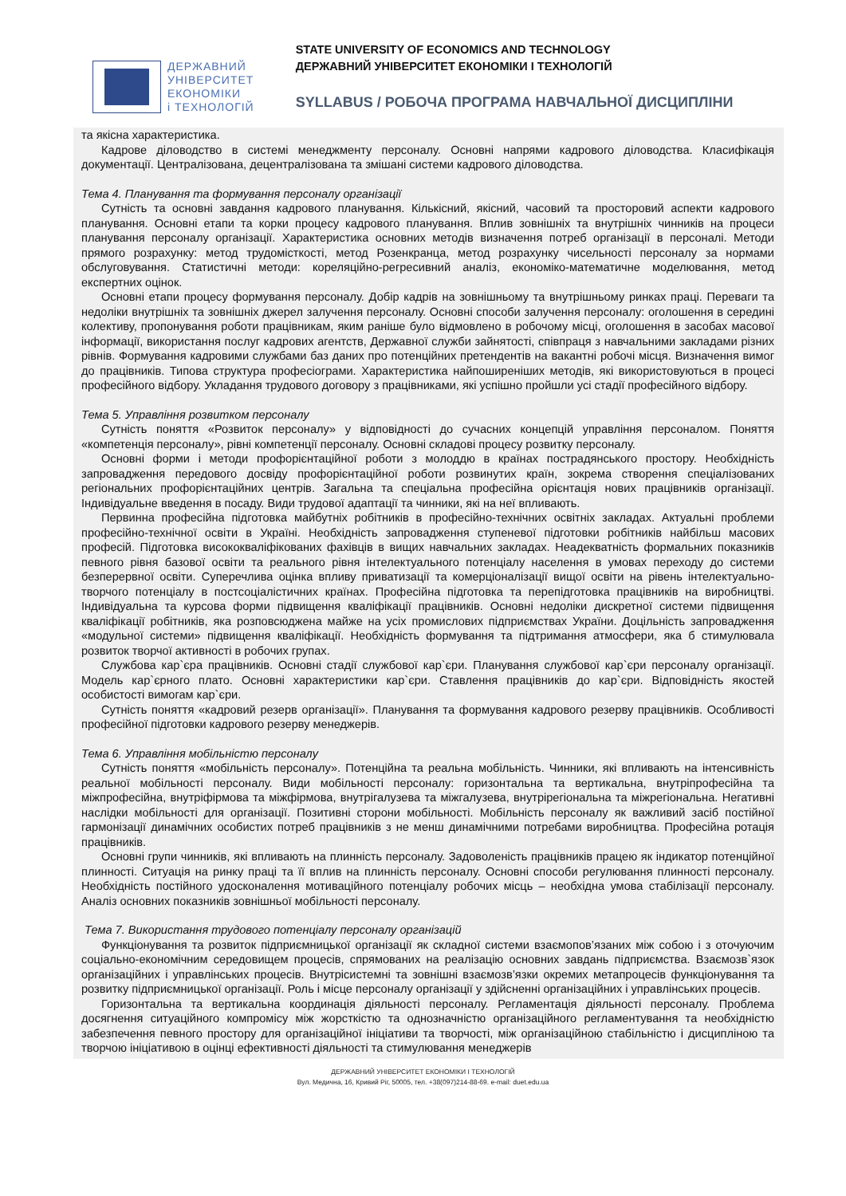ДЕРЖАВНИЙ
УНІВЕРСИТЕТ
ЕКОНОМІКИ
і ТЕХНОЛОГІЙ
STATE UNIVERSITY OF ECONOMICS AND TECHNOLOGY
ДЕРЖАВНИЙ УНІВЕРСИТЕТ ЕКОНОМІКИ І ТЕХНОЛОГІЙ
SYLLABUS / РОБОЧА ПРОГРАМА НАВЧАЛЬНОЇ ДИСЦИПЛІНИ
та якісна характеристика.
Кадрове діловодство в системі менеджменту персоналу. Основні напрями кадрового діловодства. Класифікація документації. Централізована, децентралізована та змішані системи кадрового діловодства.
Тема 4. Планування та формування персоналу організації
Сутність та основні завдання кадрового планування. Кількісний, якісний, часовий та просторовий аспекти кадрового планування. Основні етапи та корки процесу кадрового планування. Вплив зовнішніх та внутрішніх чинників на процеси планування персоналу організації. Характеристика основних методів визначення потреб організації в персоналі. Методи прямого розрахунку: метод трудомісткості, метод Розенкранца, метод розрахунку чисельності персоналу за нормами обслуговування. Статистичні методи: кореляційно-регресивний аналіз, економіко-математичне моделювання, метод експертних оцінок.
Основні етапи процесу формування персоналу. Добір кадрів на зовнішньому та внутрішньому ринках праці. Переваги та недоліки внутрішніх та зовнішніх джерел залучення персоналу. Основні способи залучення персоналу: оголошення в середині колективу, пропонування роботи працівникам, яким раніше було відмовлено в робочому місці, оголошення в засобах масової інформації, використання послуг кадрових агентств, Державної служби зайнятості, співпраця з навчальними закладами різних рівнів. Формування кадровими службами баз даних про потенційних претендентів на вакантні робочі місця. Визначення вимог до працівників. Типова структура професіограми. Характеристика найпоширеніших методів, які використовуються в процесі професійного відбору. Укладання трудового договору з працівниками, які успішно пройшли усі стадії професійного відбору.
Тема 5. Управління розвитком персоналу
Сутність поняття «Розвиток персоналу» у відповідності до сучасних концепцій управління персоналом. Поняття «компетенція персоналу», рівні компетенції персоналу. Основні складові процесу розвитку персоналу.
Основні форми і методи профорієнтаційної роботи з молоддю в країнах пострадянського простору. Необхідність запровадження передового досвіду профорієнтаційної роботи розвинутих країн, зокрема створення спеціалізованих регіональних профорієнтаційних центрів. Загальна та спеціальна професійна орієнтація нових працівників організації. Індивідуальне введення в посаду. Види трудової адаптації та чинники, які на неї впливають.
Первинна професійна підготовка майбутніх робітників в професійно-технічних освітніх закладах. Актуальні проблеми професійно-технічної освіти в Україні. Необхідність запровадження ступеневої підготовки робітників найбільш масових професій. Підготовка висококваліфікованих фахівців в вищих навчальних закладах. Неадекватність формальних показників певного рівня базової освіти та реального рівня інтелектуального потенціалу населення в умовах переходу до системи безперервної освіти. Суперечлива оцінка впливу приватизації та комерціоналізації вищої освіти на рівень інтелектуально-творчого потенціалу в постсоціалістичних країнах. Професійна підготовка та перепідготовка працівників на виробництві. Індивідуальна та курсова форми підвищення кваліфікації працівників. Основні недоліки дискретної системи підвищення кваліфікації робітників, яка розповсюджена майже на усіх промислових підприємствах України. Доцільність запровадження «модульної системи» підвищення кваліфікації. Необхідність формування та підтримання атмосфери, яка б стимулювала розвиток творчої активності в робочих групах.
Службова кар`єра працівників. Основні стадії службової кар`єри. Планування службової кар`єри персоналу організації. Модель кар`єрного плато. Основні характеристики кар`єри. Ставлення працівників до кар`єри. Відповідність якостей особистості вимогам кар`єри.
Сутність поняття «кадровий резерв організації». Планування та формування кадрового резерву працівників. Особливості професійної підготовки кадрового резерву менеджерів.
Тема 6. Управління мобільністю персоналу
Сутність поняття «мобільність персоналу». Потенційна та реальна мобільність. Чинники, які впливають на інтенсивність реальної мобільності персоналу. Види мобільності персоналу: горизонтальна та вертикальна, внутріпрофесійна та міжпрофесійна, внутріфірмова та міжфірмова, внутрігалузева та міжгалузева, внутрірегіональна та міжрегіональна. Негативні наслідки мобільності для організації. Позитивні сторони мобільності. Мобільність персоналу як важливий засіб постійної гармонізації динамічних особистих потреб працівників з не менш динамічними потребами виробництва. Професійна ротація працівників.
Основні групи чинників, які впливають на плинність персоналу. Задоволеність працівників працею як індикатор потенційної плинності. Ситуація на ринку праці та її вплив на плинність персоналу. Основні способи регулювання плинності персоналу. Необхідність постійного удосконалення мотиваційного потенціалу робочих місць – необхідна умова стабілізації персоналу. Аналіз основних показників зовнішньої мобільності персоналу.
Тема 7. Використання трудового потенціалу персоналу організацій
Функціонування та розвиток підприємницької організації як складної системи взаємопов’язаних між собою і з оточуючим соціально-економічним середовищем процесів, спрямованих на реалізацію основних завдань підприємства. Взаємозв`язок організаційних і управлінських процесів. Внутрісистемні та зовнішні взаємозв’язки окремих метапроцесів функціонування та розвитку підприємницької організації. Роль і місце персоналу організації у здійсненні організаційних і управлінських процесів.
Горизонтальна та вертикальна координація діяльності персоналу. Регламентація діяльності персоналу. Проблема досягнення ситуаційного компромісу між жорсткістю та однозначністю організаційного регламентування та необхідністю забезпечення певного простору для організаційної ініціативи та творчості, між організаційною стабільністю і дисципліною та творчою ініціативою в оцінці ефективності діяльності та стимулювання менеджерів
ДЕРЖАВНИЙ УНІВЕРСИТЕТ ЕКОНОМІКИ І ТЕХНОЛОГІЙ
Вул. Медична, 16, Кривий Ріг, 50005, тел. +38(097)214-88-69. e-mail: duet.edu.ua